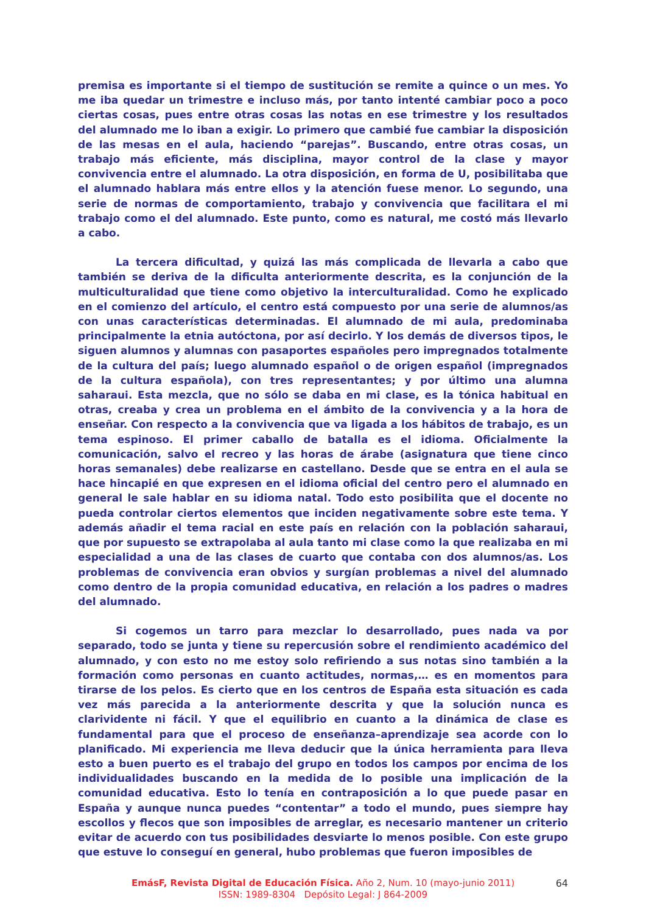premisa es importante si el tiempo de sustitución se remite a quince o un mes. Yo me iba quedar un trimestre e incluso más, por tanto intenté cambiar poco a poco ciertas cosas, pues entre otras cosas las notas en ese trimestre y los resultados del alumnado me lo iban a exigir. Lo primero que cambié fue cambiar la disposición de las mesas en el aula, haciendo “parejas”. Buscando, entre otras cosas, un trabajo más eficiente, más disciplina, mayor control de la clase y mayor convivencia entre el alumnado. La otra disposición, en forma de U, posibilitaba que el alumnado hablara más entre ellos y la atención fuese menor. Lo segundo, una serie de normas de comportamiento, trabajo y convivencia que facilitara el mi trabajo como el del alumnado. Este punto, como es natural, me costó más llevarlo a cabo.
La tercera dificultad, y quizá las más complicada de llevarla a cabo que también se deriva de la dificulta anteriormente descrita, es la conjunción de la multiculturalidad que tiene como objetivo la interculturalidad. Como he explicado en el comienzo del artículo, el centro está compuesto por una serie de alumnos/as con unas características determinadas. El alumnado de mi aula, predominaba principalmente la etnia autóctona, por así decirlo. Y los demás de diversos tipos, le siguen alumnos y alumnas con pasaportes españoles pero impregnados totalmente de la cultura del país; luego alumnado español o de origen español (impregnados de la cultura española), con tres representantes; y por último una alumna saharaui. Esta mezcla, que no sólo se daba en mi clase, es la tónica habitual en otras, creaba y crea un problema en el ámbito de la convivencia y a la hora de enseñar. Con respecto a la convivencia que va ligada a los hábitos de trabajo, es un tema espinoso. El primer caballo de batalla es el idioma. Oficialmente la comunicación, salvo el recreo y las horas de árabe (asignatura que tiene cinco horas semanales) debe realizarse en castellano. Desde que se entra en el aula se hace hincapié en que expresen en el idioma oficial del centro pero el alumnado en general le sale hablar en su idioma natal. Todo esto posibilita que el docente no pueda controlar ciertos elementos que inciden negativamente sobre este tema. Y además añadir el tema racial en este país en relación con la población saharaui, que por supuesto se extrapolaba al aula tanto mi clase como la que realizaba en mi especialidad a una de las clases de cuarto que contaba con dos alumnos/as. Los problemas de convivencia eran obvios y surgían problemas a nivel del alumnado como dentro de la propia comunidad educativa, en relación a los padres o madres del alumnado.
Si cogemos un tarro para mezclar lo desarrollado, pues nada va por separado, todo se junta y tiene su repercusión sobre el rendimiento académico del alumnado, y con esto no me estoy solo refiriendo a sus notas sino también a la formación como personas en cuanto actitudes, normas,… es en momentos para tirarse de los pelos. Es cierto que en los centros de España esta situación es cada vez más parecida a la anteriormente descrita y que la solución nunca es clarividente ni fácil. Y que el equilibrio en cuanto a la dinámica de clase es fundamental para que el proceso de enseñanza–aprendizaje sea acorde con lo planificado. Mi experiencia me lleva deducir que la única herramienta para lleva esto a buen puerto es el trabajo del grupo en todos los campos por encima de los individualidades buscando en la medida de lo posible una implicación de la comunidad educativa. Esto lo tenía en contraposición a lo que puede pasar en España y aunque nunca puedes “contentar” a todo el mundo, pues siempre hay escollos y flecos que son imposibles de arreglar, es necesario mantener un criterio evitar de acuerdo con tus posibilidades desviarte lo menos posible. Con este grupo que estuve lo conseguí en general, hubo problemas que fueron imposibles de
EmásF, Revista Digital de Educación Física. Año 2, Num. 10 (mayo-junio 2011)
ISSN: 1989-8304 Depósito Legal: J 864-2009
64